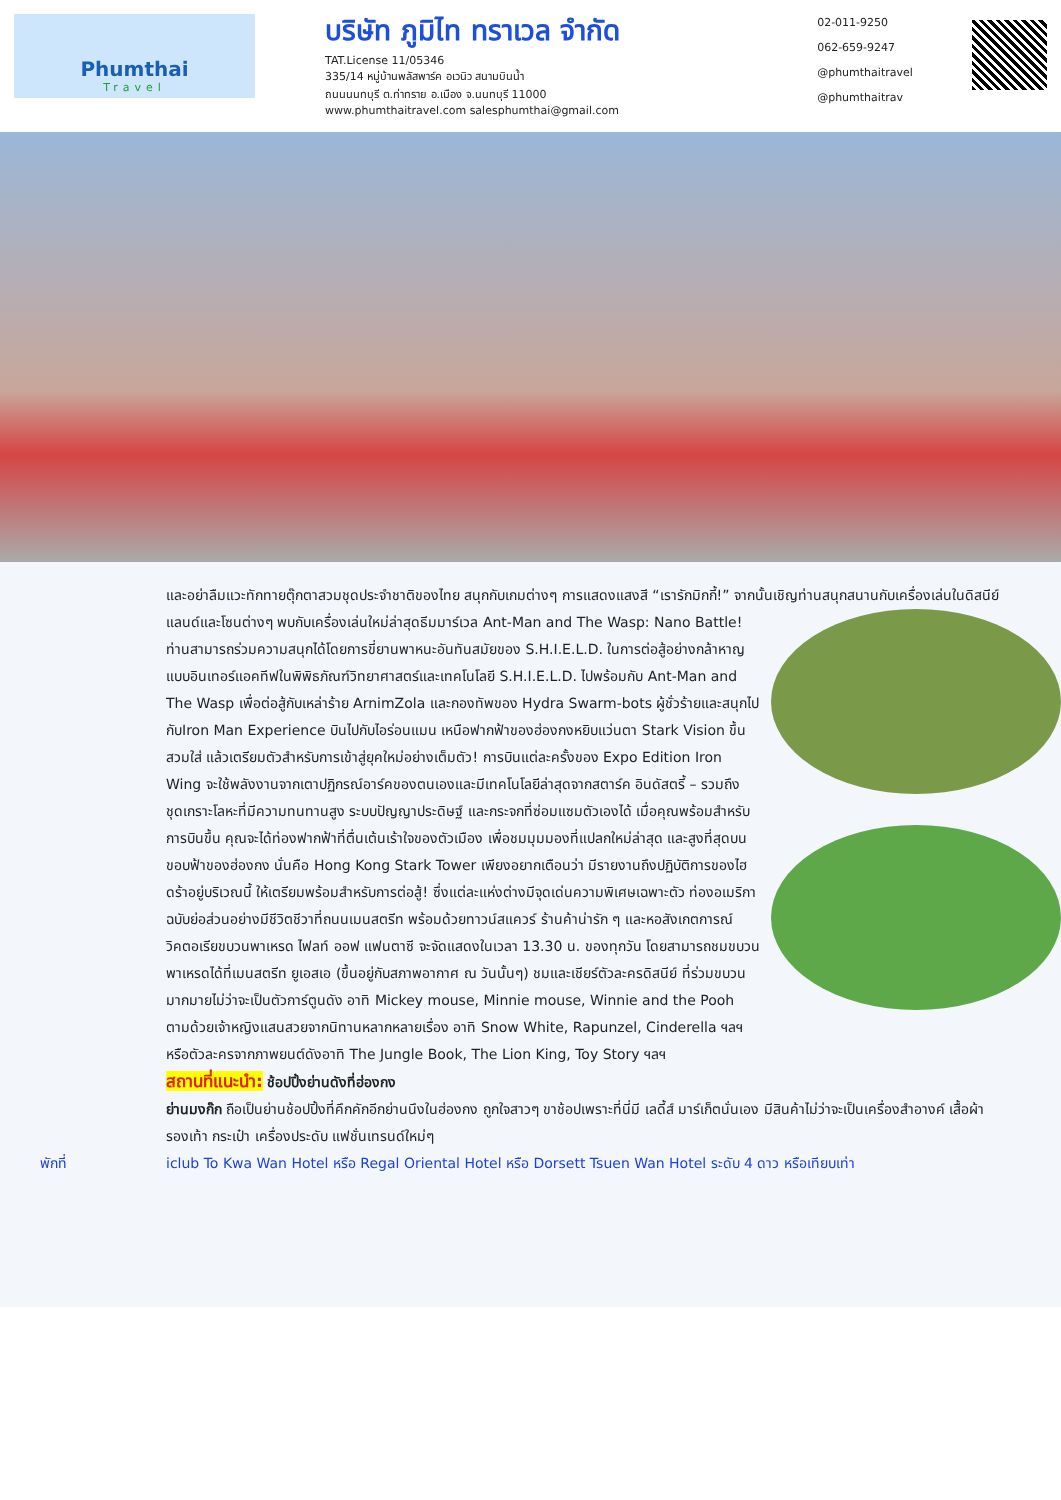Phumthai
Travel
บริษัท ภูมิไท ทราเวล จำกัด
TAT.License 11/05346
335/14 หมู่บ้านพลัสพาร์ค อเวนิว สนามบินน้ำ
ถนนนนทบุรี ต.ท่าทราย อ.เมือง จ.นนทบุรี 11000
www.phumthaitravel.com salesphumthai@gmail.com
02-011-9250
062-659-9247
@phumthaitravel
@phumthaitrav
และอย่าลืมแวะทักทายตุ๊กตาสวมชุดประจำชาติของไทย สนุกกับเกมต่างๆ การแสดงแสงสี “เรารักมิกกี้!” จากนั้นเชิญท่านสนุกสนานกับเครื่องเล่นในดิสนีย์แลนด์และโซนต่างๆ พบกับเครื่องเล่นใหม่ล่าสุดธีมมาร์เวล Ant-Man and The
Wasp: Nano Battle! ท่านสามารถร่วมความสนุกได้โดยการขี่ยานพาหนะอันทันสมัยของ S.H.I.E.L.D. ในการต่อสู้อย่างกล้าหาญแบบอินเทอร์แอคทีฟในพิพิธภัณฑ์วิทยาศาสตร์และเทคโนโลยี S.H.I.E.L.D. ไปพร้อมกับ Ant-Man and The Wasp เพื่อต่อสู้กับเหล่าร้าย ArnimZola และกองทัพของ Hydra Swarm-bots ผู้ชั่วร้ายและสนุกไปกับIron Man Experience บินไปกับไอร่อนแมน เหนือฟากฟ้าของฮ่องกงหยิบแว่นตา Stark Vision ขึ้นสวมใส่ แล้วเตรียมตัวสำหรับการเข้าสู่ยุคใหม่อย่างเต็มตัว! การบินแต่ละครั้งของ Expo Edition Iron Wing จะใช้พลังงานจากเตาปฏิกรณ์อาร์คของตนเองและมีเทคโนโลยีล่าสุดจากสตาร์ค อินดัสตรี้ – รวมถึง ชุดเกราะโลหะที่มีความทนทานสูง ระบบปัญญาประดิษฐ์ และกระจกที่ซ่อมแซมตัวเองได้ เมื่อคุณพร้อมสำหรับการบินขึ้น คุณจะได้ท่องฟากฟ้าที่ตื่นเต้นเร้าใจของตัวเมือง เพื่อชมมุมมองที่แปลกใหม่ล่าสุด
และสูงที่สุดบนขอบฟ้าของฮ่องกง นั่นคือ Hong Kong Stark Tower เพียงอยากเตือนว่า มีรายงานถึงปฏิบัติการของไฮดร้าอยู่บริเวณนี้ ให้เตรียมพร้อมสำหรับการต่อสู้! ซึ่งแต่ละแห่งต่างมีจุดเด่นความพิเศษเฉพาะตัว ท่องอเมริกาฉบับย่อส่วนอย่างมีชีวิตชีวาที่ถนนเมนสตรีท พร้อมด้วยทาวน์สแควร์ ร้านค้าน่ารัก ๆ และหอสังเกตการณ์วิคตอเรียขบวนพาเหรด ไฟลท์ ออฟ แฟนตาซี จะจัดแสดงในเวลา 13.30 น. ของทุกวัน โดยสามารถชมขบวนพาเหรดได้ที่เมนสตรีท ยูเอสเอ (ขึ้นอยู่กับสภาพอากาศ ณ วันนั้นๆ) ชมและเชียร์ตัวละครดิสนีย์ ที่ร่วมขบวนมากมายไม่ว่าจะเป็นตัวการ์ตูนดัง อาทิ Mickey mouse, Minnie mouse, Winnie and the Pooh ตามด้วยเจ้าหญิงแสนสวยจากนิทานหลากหลายเรื่อง อาทิ Snow White, Rapunzel, Cinderella ฯลฯ หรือตัวละครจากภาพยนต์ดังอาทิ The Jungle Book, The Lion King, Toy Story ฯลฯ
สถานที่แนะนำ: ช้อปปิ้งย่านดังที่ฮ่องกง
ย่านมงก๊ก ถือเป็นย่านช้อปปิ้งที่คึกคักอีกย่านนึงในฮ่องกง ถูกใจสาวๆ ขาช้อปเพราะที่นี่มี เลดี้ส์ มาร์เก็ตนั่นเอง มีสินค้าไม่ว่าจะเป็นเครื่องสำอางค์ เสื้อผ้า รองเท้า กระเป๋า เครื่องประดับ แฟชั่นเทรนด์ใหม่ๆ
พักที่ iclub To Kwa Wan Hotel หรือ Regal Oriental Hotel หรือ Dorsett Tsuen Wan Hotel ระดับ 4 ดาว หรือเทียบเท่า